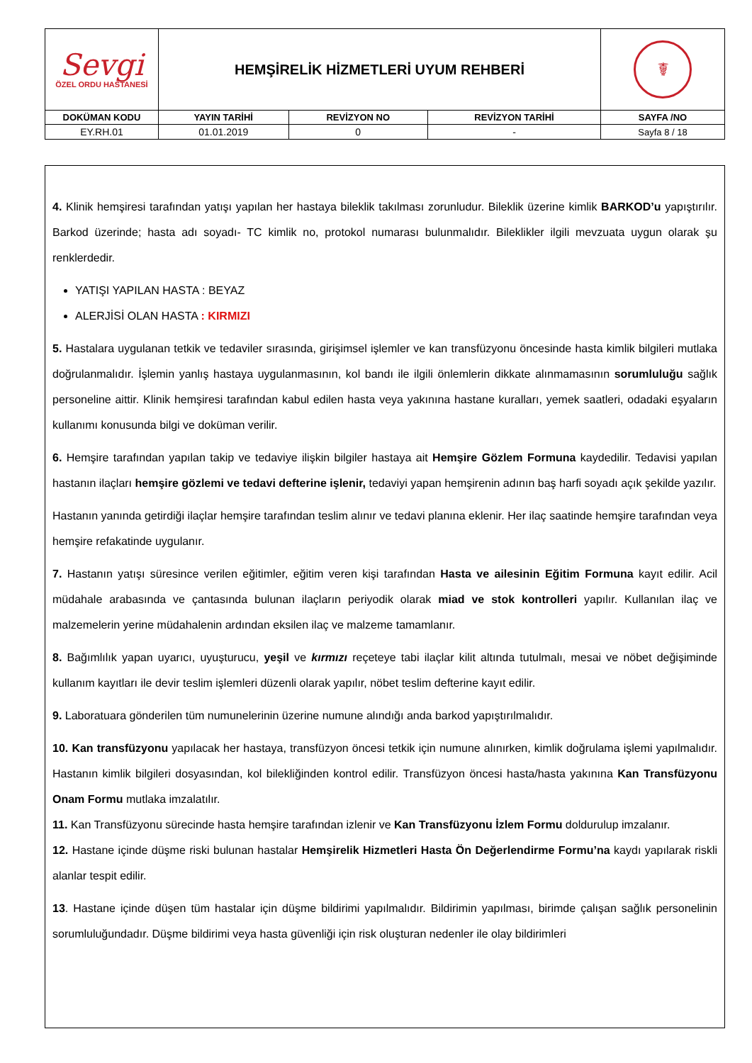| Sevgi ÖZEL ORDU HASTANESİ | HEMŞİRELİK HİZMETLERİ UYUM REHBERİ | | | ☤ |
| DOKÜMAN KODU | YAYIN TARİHİ | REVİZYON NO | REVİZYON TARİHİ | SAYFA /NO |
| EY.RH.01 | 01.01.2019 | 0 | - | Sayfa 8 / 18 |
4. Klinik hemşiresi tarafından yatışı yapılan her hastaya bileklik takılması zorunludur. Bileklik üzerine kimlik BARKOD’u yapıştırılır. Barkod üzerinde; hasta adı soyadı- TC kimlik no, protokol numarası bulunmalıdır. Bileklikler ilgili mevzuata uygun olarak şu renklerdedir.
YATIŞI YAPILAN HASTA : BEYAZ
ALERJİSİ OLAN HASTA : KIRMIZI
5. Hastalara uygulanan tetkik ve tedaviler sırasında, girişimsel işlemler ve kan transfüzyonu öncesinde hasta kimlik bilgileri mutlaka doğrulanmalıdır. İşlemin yanlış hastaya uygulanmasının, kol bandı ile ilgili önlemlerin dikkate alınmamasının sorumluluğu sağlık personeline aittir. Klinik hemşiresi tarafından kabul edilen hasta veya yakınına hastane kuralları, yemek saatleri, odadaki eşyaların kullanımı konusunda bilgi ve doküman verilir.
6. Hemşire tarafından yapılan takip ve tedaviye ilişkin bilgiler hastaya ait Hemşire Gözlem Formuna kaydedilir. Tedavisi yapılan hastanın ilaçları hemşire gözlemi ve tedavi defterine işlenir, tedaviyi yapan hemşirenin adının baş harfi soyadı açık şekilde yazılır.
Hastanın yanında getirdiği ilaçlar hemşire tarafından teslim alınır ve tedavi planına eklenir. Her ilaç saatinde hemşire tarafından veya hemşire refakatinde uygulanır.
7. Hastanın yatışı süresince verilen eğitimler, eğitim veren kişi tarafından Hasta ve ailesinin Eğitim Formuna kayıt edilir. Acil müdahale arabasında ve çantasında bulunan ilaçların periyodik olarak miad ve stok kontrolleri yapılır. Kullanılan ilaç ve malzemelerin yerine müdahalenin ardından eksilen ilaç ve malzeme tamamlanır.
8. Bağımlılık yapan uyarıcı, uyuşturucu, yeşil ve kırmızı reçeteye tabi ilaçlar kilit altında tutulmalı, mesai ve nöbet değişiminde kullanım kayıtları ile devir teslim işlemleri düzenli olarak yapılır, nöbet teslim defterine kayıt edilir.
9. Laboratuara gönderilen tüm numunelerinin üzerine numune alındığı anda barkod yapıştırılmalıdır.
10. Kan transfüzyonu yapılacak her hastaya, transfüzyon öncesi tetkik için numune alınırken, kimlik doğrulama işlemi yapılmalıdır. Hastanın kimlik bilgileri dosyasından, kol bilekliğinden kontrol edilir. Transfüzyon öncesi hasta/hasta yakınına Kan Transfüzyonu Onam Formu mutlaka imzalatılır.
11. Kan Transfüzyonu sürecinde hasta hemşire tarafından izlenir ve Kan Transfüzyonu İzlem Formu doldurulup imzalanır.
12. Hastane içinde düşme riski bulunan hastalar Hemşirelik Hizmetleri Hasta Ön Değerlendirme Formu’na kaydı yapılarak riskli alanlar tespit edilir.
13. Hastane içinde düşen tüm hastalar için düşme bildirimi yapılmalıdır. Bildirimin yapılması, birimde çalışan sağlık personelinin sorumluluğundadır. Düşme bildirimi veya hasta güvenliği için risk oluşturan nedenler ile olay bildirimleri